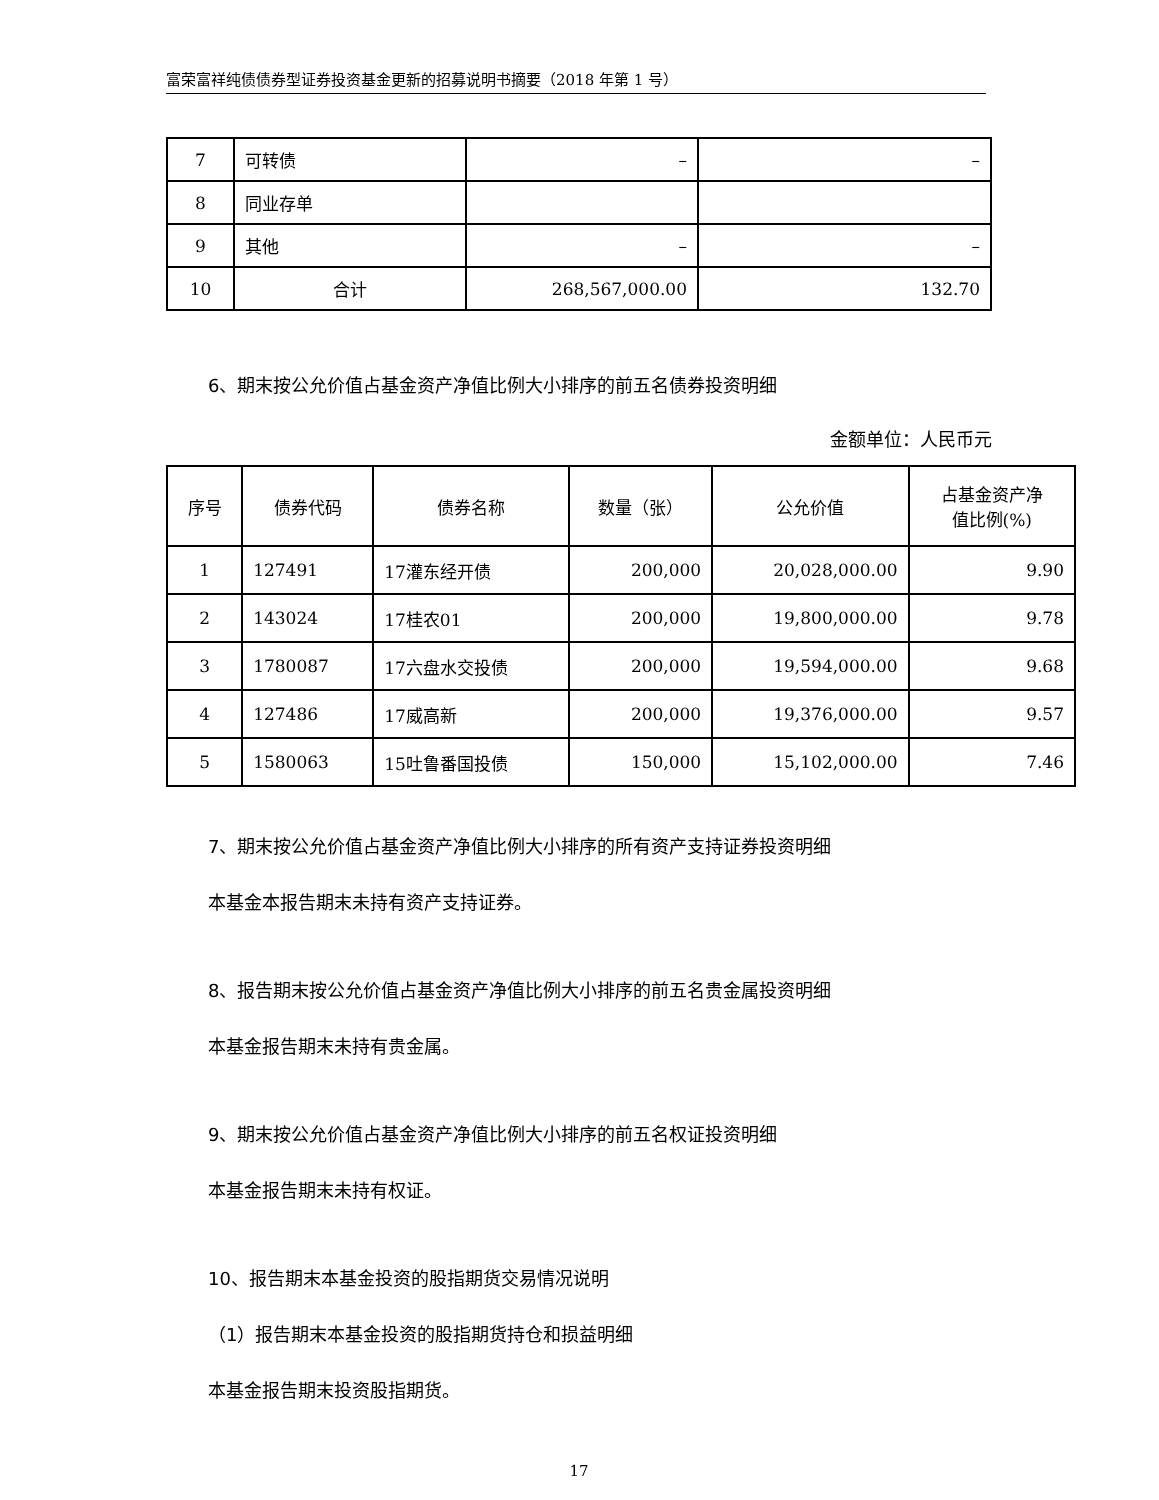富荣富祥纯债债券型证券投资基金更新的招募说明书摘要（2018 年第 1 号）
| 7 | 可转债 | – | – |
| 8 | 同业存单 | | |
| 9 | 其他 | – | – |
| 10 | 合计 | 268,567,000.00 | 132.70 |
6、期末按公允价值占基金资产净值比例大小排序的前五名债券投资明细
金额单位：人民币元
| 序号 | 债券代码 | 债券名称 | 数量（张） | 公允价值 | 占基金资产净 值比例(%) |
| --- | --- | --- | --- | --- | --- |
| 1 | 127491 | 17灌东经开债 | 200,000 | 20,028,000.00 | 9.90 |
| 2 | 143024 | 17桂农01 | 200,000 | 19,800,000.00 | 9.78 |
| 3 | 1780087 | 17六盘水交投债 | 200,000 | 19,594,000.00 | 9.68 |
| 4 | 127486 | 17威高新 | 200,000 | 19,376,000.00 | 9.57 |
| 5 | 1580063 | 15吐鲁番国投债 | 150,000 | 15,102,000.00 | 7.46 |
7、期末按公允价值占基金资产净值比例大小排序的所有资产支持证券投资明细
本基金本报告期末未持有资产支持证券。
8、报告期末按公允价值占基金资产净值比例大小排序的前五名贵金属投资明细
本基金报告期末未持有贵金属。
9、期末按公允价值占基金资产净值比例大小排序的前五名权证投资明细
本基金报告期末未持有权证。
10、报告期末本基金投资的股指期货交易情况说明
（1）报告期末本基金投资的股指期货持仓和损益明细
本基金报告期末投资股指期货。
17